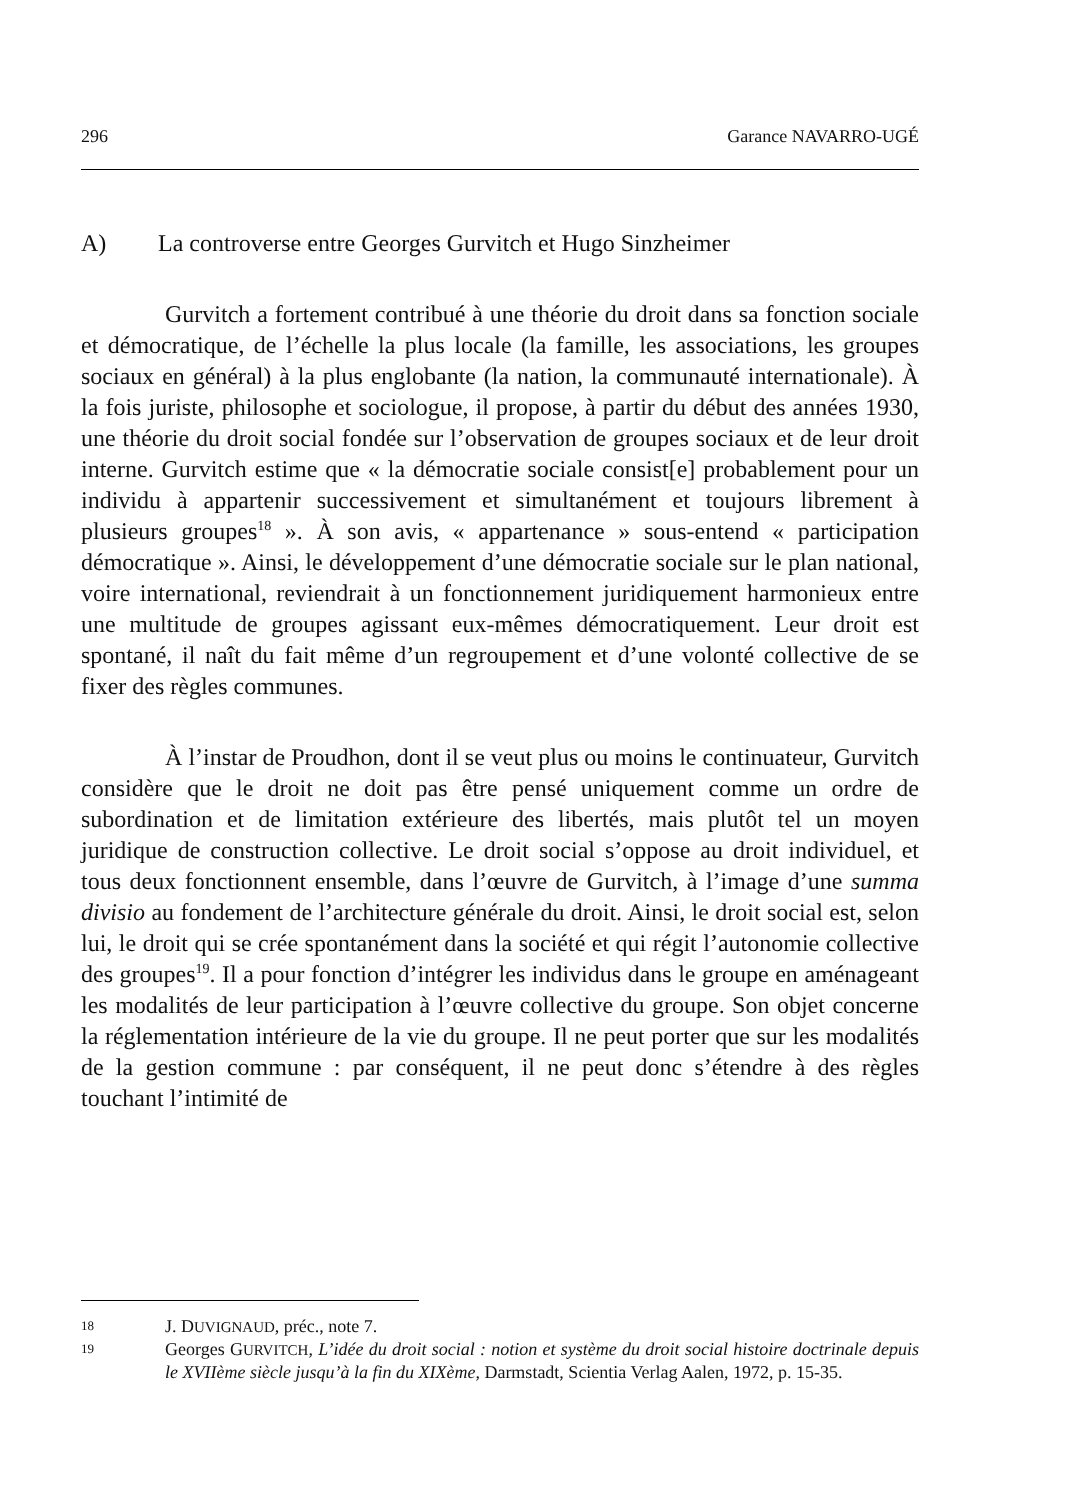296 Garance NAVARRO-UGÉ
A) La controverse entre Georges Gurvitch et Hugo Sinzheimer
Gurvitch a fortement contribué à une théorie du droit dans sa fonction sociale et démocratique, de l’échelle la plus locale (la famille, les associations, les groupes sociaux en général) à la plus englobante (la nation, la communauté internationale). À la fois juriste, philosophe et sociologue, il propose, à partir du début des années 1930, une théorie du droit social fondée sur l’observation de groupes sociaux et de leur droit interne. Gurvitch estime que « la démocratie sociale consist[e] probablement pour un individu à appartenir successivement et simultanément et toujours librement à plusieurs groupes<sup>18</sup> ». À son avis, « appartenance » sous-entend « participation démocratique ». Ainsi, le développement d’une démocratie sociale sur le plan national, voire international, reviendrait à un fonctionnement juridiquement harmonieux entre une multitude de groupes agissant eux-mêmes démocratiquement. Leur droit est spontané, il naît du fait même d’un regroupement et d’une volonté collective de se fixer des règles communes.
À l’instar de Proudhon, dont il se veut plus ou moins le continuateur, Gurvitch considère que le droit ne doit pas être pensé uniquement comme un ordre de subordination et de limitation extérieure des libertés, mais plutôt tel un moyen juridique de construction collective. Le droit social s’oppose au droit individuel, et tous deux fonctionnent ensemble, dans l’œuvre de Gurvitch, à l’image d’une summa divisio au fondement de l’architecture générale du droit. Ainsi, le droit social est, selon lui, le droit qui se crée spontanément dans la société et qui régit l’autonomie collective des groupes<sup>19</sup>. Il a pour fonction d’intégrer les individus dans le groupe en aménageant les modalités de leur participation à l’œuvre collective du groupe. Son objet concerne la réglementation intérieure de la vie du groupe. Il ne peut porter que sur les modalités de la gestion commune : par conséquent, il ne peut donc s’étendre à des règles touchant l’intimité de
18 J. DUVIGNAUD, préc., note 7.
19 Georges GURVITCH, L’idée du droit social : notion et système du droit social histoire doctrinale depuis le XVIIème siècle jusqu’à la fin du XIXème, Darmstadt, Scientia Verlag Aalen, 1972, p. 15-35.